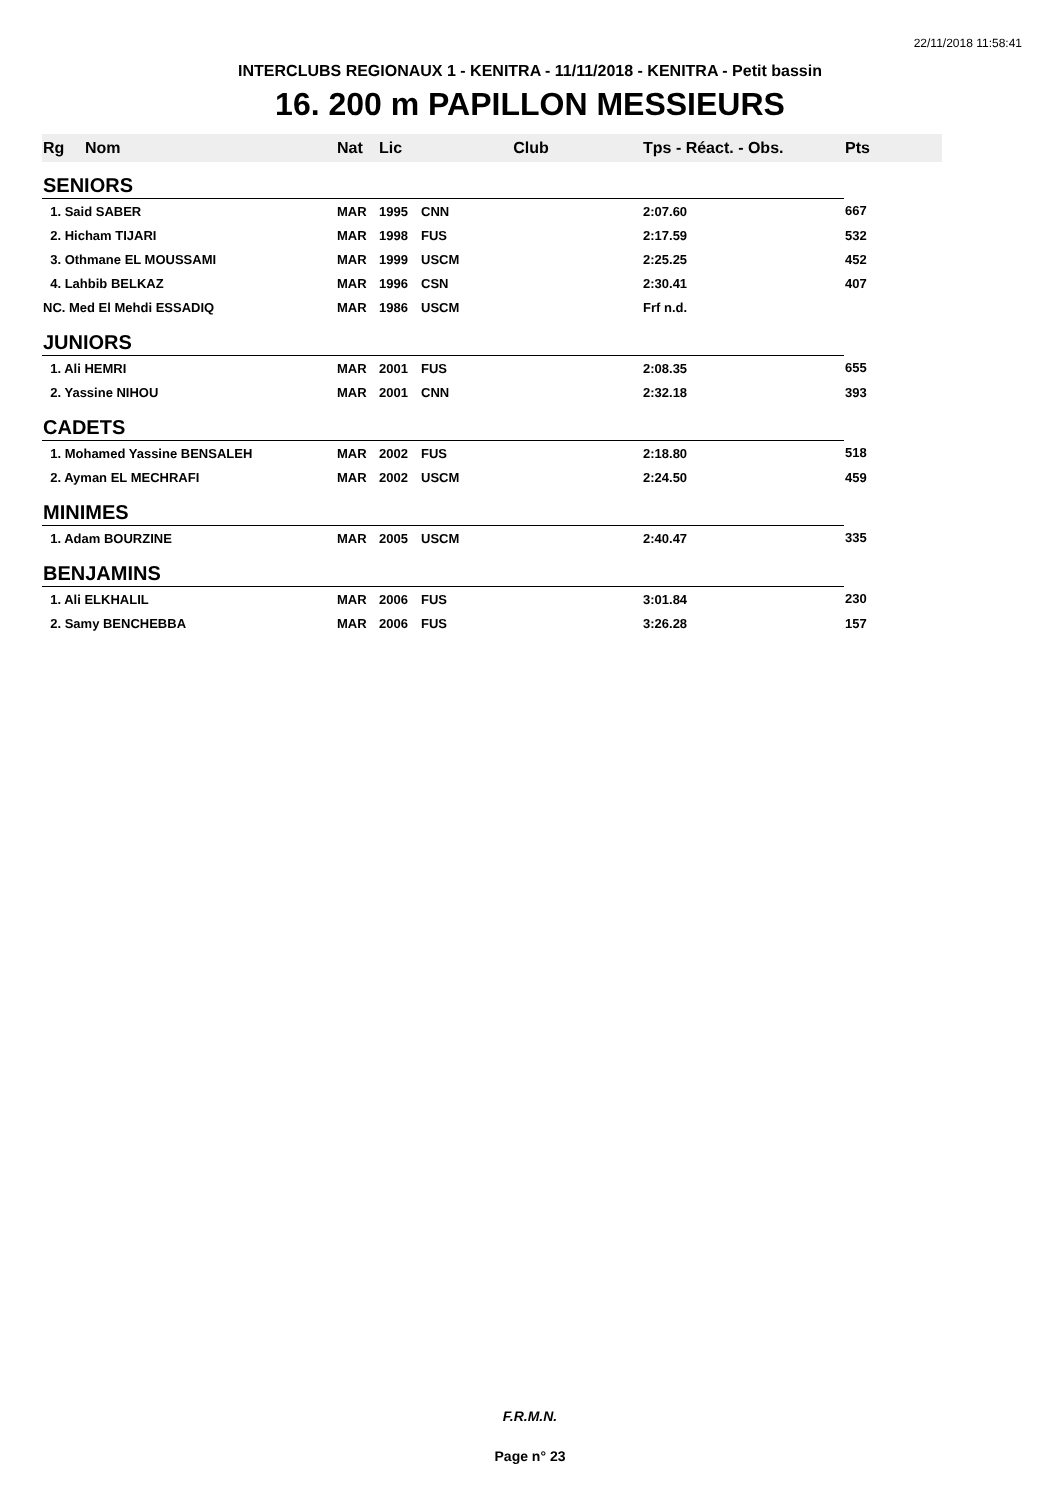22/11/2018 11:58:41
INTERCLUBS REGIONAUX 1 - KENITRA - 11/11/2018 - KENITRA - Petit bassin
16. 200 m PAPILLON MESSIEURS
| Rg | Nom | Nat | Lic | Club | Tps - Réact. - Obs. | Pts |
| --- | --- | --- | --- | --- | --- | --- |
| SENIORS | | | | | | |
| 1. Said SABER | | MAR | 1995 | CNN | 2:07.60 | 667 |
| 2. Hicham TIJARI | | MAR | 1998 | FUS | 2:17.59 | 532 |
| 3. Othmane EL MOUSSAMI | | MAR | 1999 | USCM | 2:25.25 | 452 |
| 4. Lahbib BELKAZ | | MAR | 1996 | CSN | 2:30.41 | 407 |
| NC. Med El Mehdi ESSADIQ | | MAR | 1986 | USCM | Frf n.d. | |
| JUNIORS | | | | | | |
| 1. Ali HEMRI | | MAR | 2001 | FUS | 2:08.35 | 655 |
| 2. Yassine NIHOU | | MAR | 2001 | CNN | 2:32.18 | 393 |
| CADETS | | | | | | |
| 1. Mohamed Yassine BENSALEH | | MAR | 2002 | FUS | 2:18.80 | 518 |
| 2. Ayman EL MECHRAFI | | MAR | 2002 | USCM | 2:24.50 | 459 |
| MINIMES | | | | | | |
| 1. Adam BOURZINE | | MAR | 2005 | USCM | 2:40.47 | 335 |
| BENJAMINS | | | | | | |
| 1. Ali ELKHALIL | | MAR | 2006 | FUS | 3:01.84 | 230 |
| 2. Samy BENCHEBBA | | MAR | 2006 | FUS | 3:26.28 | 157 |
F.R.M.N.
Page n° 23